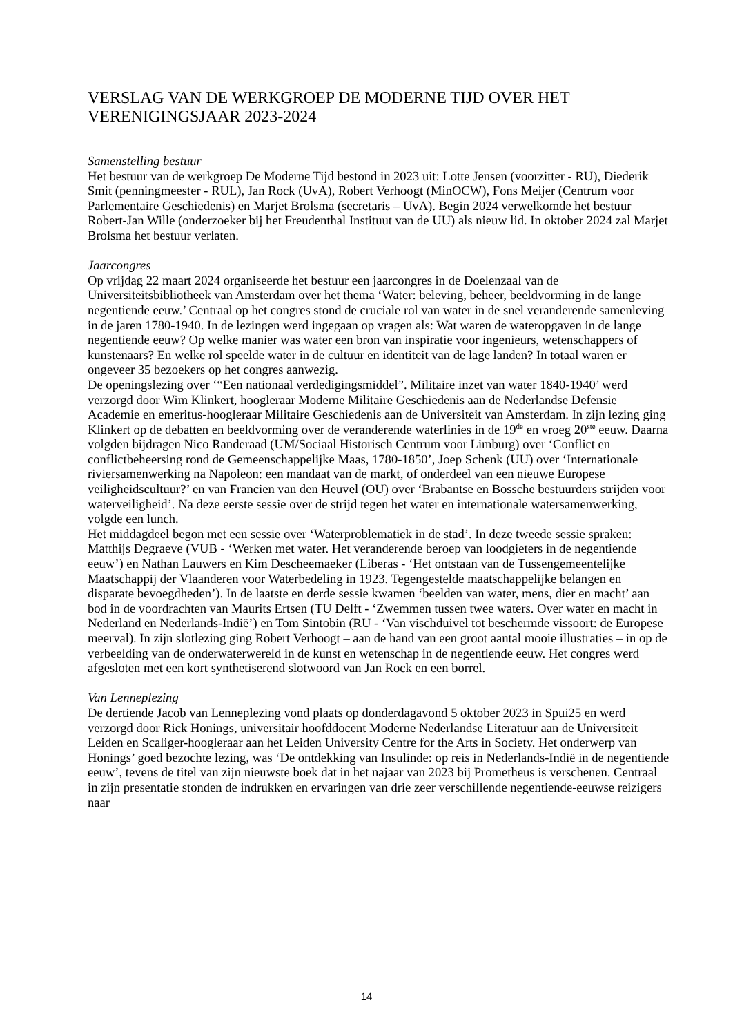VERSLAG VAN DE WERKGROEP DE MODERNE TIJD OVER HET VERENIGINGSJAAR 2023-2024
Samenstelling bestuur
Het bestuur van de werkgroep De Moderne Tijd bestond in 2023 uit: Lotte Jensen (voorzitter - RU), Diederik Smit (penningmeester - RUL), Jan Rock (UvA), Robert Verhoogt (MinOCW), Fons Meijer (Centrum voor Parlementaire Geschiedenis) en Marjet Brolsma (secretaris – UvA). Begin 2024 verwelkomde het bestuur Robert-Jan Wille (onderzoeker bij het Freudenthal Instituut van de UU) als nieuw lid. In oktober 2024 zal Marjet Brolsma het bestuur verlaten.
Jaarcongres
Op vrijdag 22 maart 2024 organiseerde het bestuur een jaarcongres in de Doelenzaal van de Universiteitsbibliotheek van Amsterdam over het thema ‘Water: beleving, beheer, beeldvorming in de lange negentiende eeuw.’ Centraal op het congres stond de cruciale rol van water in de snel veranderende samenleving in de jaren 1780-1940. In de lezingen werd ingegaan op vragen als: Wat waren de wateropgaven in de lange negentiende eeuw? Op welke manier was water een bron van inspiratie voor ingenieurs, wetenschappers of kunstenaars? En welke rol speelde water in de cultuur en identiteit van de lage landen? In totaal waren er ongeveer 35 bezoekers op het congres aanwezig.
De openingslezing over ‘“Een nationaal verdedigingsmiddel”. Militaire inzet van water 1840-1940’ werd verzorgd door Wim Klinkert, hoogleraar Moderne Militaire Geschiedenis aan de Nederlandse Defensie Academie en emeritus-hoogleraar Militaire Geschiedenis aan de Universiteit van Amsterdam. In zijn lezing ging Klinkert op de debatten en beeldvorming over de veranderende waterlinies in de 19<sup>de</sup> en vroeg 20<sup>ste</sup> eeuw. Daarna volgden bijdragen Nico Randeraad (UM/Sociaal Historisch Centrum voor Limburg) over ‘Conflict en conflictbeheersing rond de Gemeenschappelijke Maas, 1780-1850’, Joep Schenk (UU) over ‘Internationale riviersamenwerking na Napoleon: een mandaat van de markt, of onderdeel van een nieuwe Europese veiligheidscultuur?’ en van Francien van den Heuvel (OU) over ‘Brabantse en Bossche bestuurders strijden voor waterveiligheid’. Na deze eerste sessie over de strijd tegen het water en internationale watersamenwerking, volgde een lunch.
Het middagdeel begon met een sessie over ‘Waterproblematiek in de stad’. In deze tweede sessie spraken: Matthijs Degraeve (VUB - ‘Werken met water. Het veranderende beroep van loodgieters in de negentiende eeuw’) en Nathan Lauwers en Kim Descheemaeker (Liberas - ‘Het ontstaan van de Tussengemeentelijke Maatschappij der Vlaanderen voor Waterbedeling in 1923. Tegengestelde maatschappelijke belangen en disparate bevoegdheden’). In de laatste en derde sessie kwamen ‘beelden van water, mens, dier en macht’ aan bod in de voordrachten van Maurits Ertsen (TU Delft - ‘Zwemmen tussen twee waters. Over water en macht in Nederland en Nederlands-Indië’) en Tom Sintobin (RU - ‘Van vischduivel tot beschermde vissoort: de Europese meerval). In zijn slotlezing ging Robert Verhoogt – aan de hand van een groot aantal mooie illustraties – in op de verbeelding van de onderwaterwereld in de kunst en wetenschap in de negentiende eeuw. Het congres werd afgesloten met een kort synthetiserend slotwoord van Jan Rock en een borrel.
Van Lenneplezing
De dertiende Jacob van Lenneplezing vond plaats op donderdagavond 5 oktober 2023 in Spui25 en werd verzorgd door Rick Honings, universitair hoofddocent Moderne Nederlandse Literatuur aan de Universiteit Leiden en Scaliger-hoogleraar aan het Leiden University Centre for the Arts in Society. Het onderwerp van Honings’ goed bezochte lezing, was ‘De ontdekking van Insulinde: op reis in Nederlands-Indië in de negentiende eeuw’, tevens de titel van zijn nieuwste boek dat in het najaar van 2023 bij Prometheus is verschenen. Centraal in zijn presentatie stonden de indrukken en ervaringen van drie zeer verschillende negentiende-eeuwse reizigers naar
14